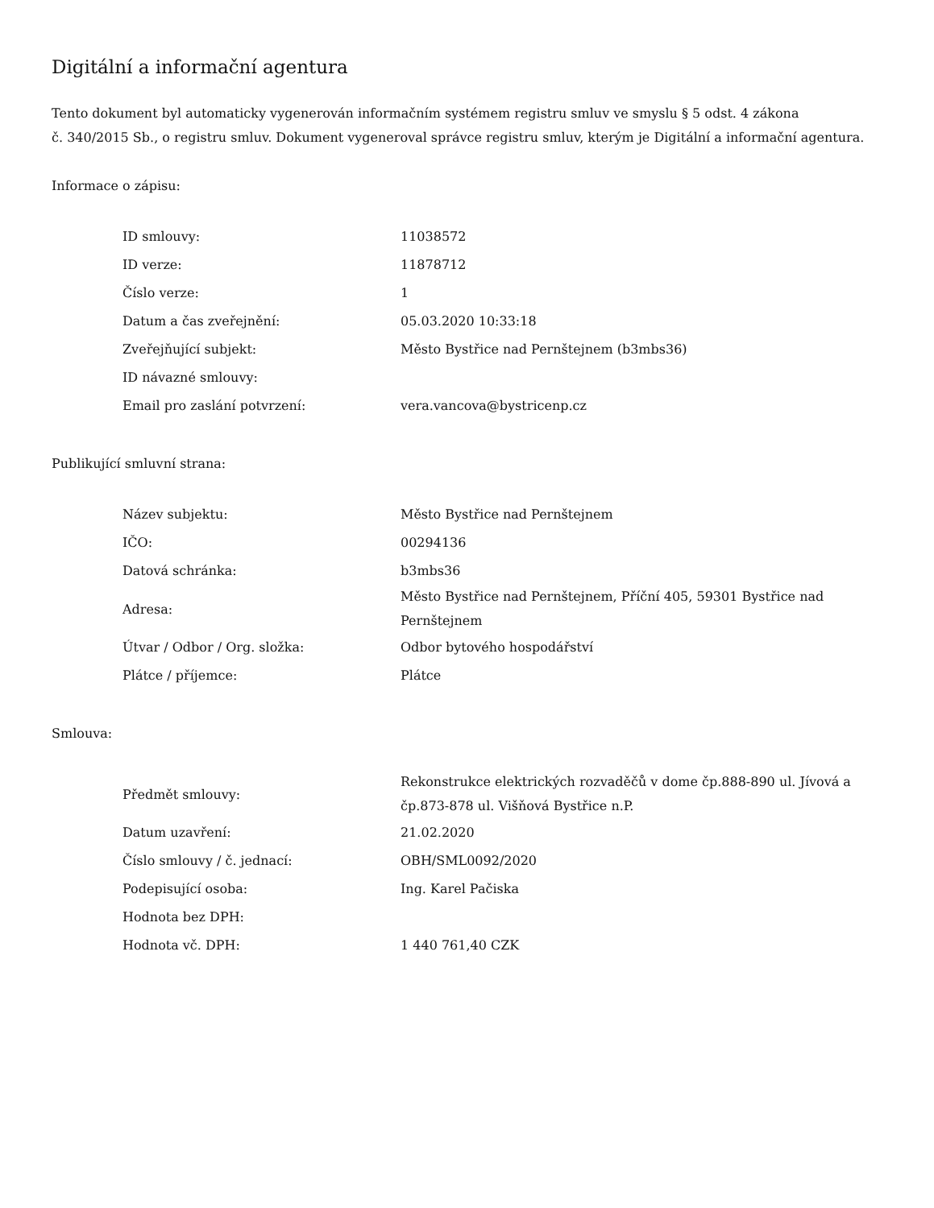Digitální a informační agentura
Tento dokument byl automaticky vygenerován informačním systémem registru smluv ve smyslu § 5 odst. 4 zákona
č. 340/2015 Sb., o registru smluv. Dokument vygeneroval správce registru smluv, kterým je Digitální a informační agentura.
Informace o zápisu:
| ID smlouvy: | 11038572 |
| ID verze: | 11878712 |
| Číslo verze: | 1 |
| Datum a čas zveřejnění: | 05.03.2020 10:33:18 |
| Zveřejňující subjekt: | Město Bystřice nad Pernštejnem (b3mbs36) |
| ID návazné smlouvy: | |
| Email pro zaslání potvrzení: | vera.vancova@bystricenp.cz |
Publikující smluvní strana:
| Název subjektu: | Město Bystřice nad Pernštejnem |
| IČO: | 00294136 |
| Datová schránka: | b3mbs36 |
| Adresa: | Město Bystřice nad Pernštejnem, Příční 405, 59301 Bystřice nad Pernštejnem |
| Útvar / Odbor / Org. složka: | Odbor bytového hospodářství |
| Plátce / příjemce: | Plátce |
Smlouva:
| Předmět smlouvy: | Rekonstrukce elektrických rozvaděčů v dome čp.888-890 ul. Jívová a čp.873-878 ul. Višňová Bystřice n.P. |
| Datum uzavření: | 21.02.2020 |
| Číslo smlouvy / č. jednací: | OBH/SML0092/2020 |
| Podepisující osoba: | Ing. Karel Pačiska |
| Hodnota bez DPH: | |
| Hodnota vč. DPH: | 1 440 761,40 CZK |